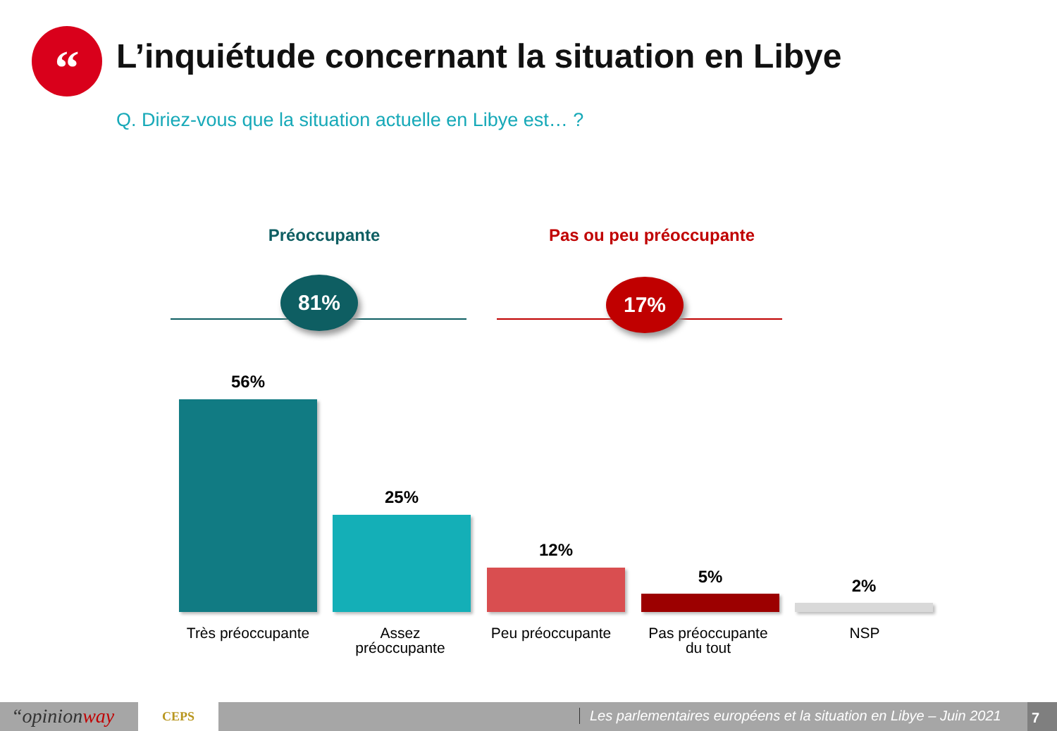“
L’inquiétude concernant la situation en Libye
Q. Diriez-vous que la situation actuelle en Libye est… ?
Préoccupante Pas ou peu préoccupante
81% 17%
56%
25%
12%
5% 2%
Très préoccupante
Assez
préoccupante
Peu préoccupante
Pas préoccupante
du tout
NSP
“opinionway CEPS Les parlementaires européens et la situation en Libye – Juin 2021 7